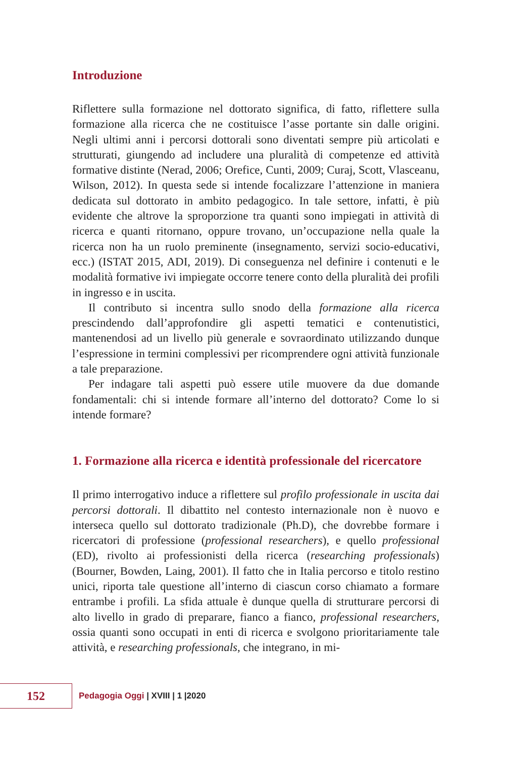Introduzione
Riflettere sulla formazione nel dottorato significa, di fatto, riflettere sulla formazione alla ricerca che ne costituisce l’asse portante sin dalle origini. Negli ultimi anni i percorsi dottorali sono diventati sempre più articolati e strutturati, giungendo ad includere una pluralità di competenze ed attività formative distinte (Nerad, 2006; Orefice, Cunti, 2009; Curaj, Scott, Vlasceanu, Wilson, 2012). In questa sede si intende focalizzare l’attenzione in maniera dedicata sul dottorato in ambito pedagogico. In tale settore, infatti, è più evidente che altrove la sproporzione tra quanti sono impiegati in attività di ricerca e quanti ritornano, oppure trovano, un’occupazione nella quale la ricerca non ha un ruolo preminente (insegnamento, servizi socio-educativi, ecc.) (ISTAT 2015, ADI, 2019). Di conseguenza nel definire i contenuti e le modalità formative ivi impiegate occorre tenere conto della pluralità dei profili in ingresso e in uscita.
Il contributo si incentra sullo snodo della formazione alla ricerca prescindendo dall’approfondire gli aspetti tematici e contenutistici, mantenendosi ad un livello più generale e sovraordinato utilizzando dunque l’espressione in termini complessivi per ricomprendere ogni attività funzionale a tale preparazione.
Per indagare tali aspetti può essere utile muovere da due domande fondamentali: chi si intende formare all’interno del dottorato? Come lo si intende formare?
1. Formazione alla ricerca e identità professionale del ricercatore
Il primo interrogativo induce a riflettere sul profilo professionale in uscita dai percorsi dottorali. Il dibattito nel contesto internazionale non è nuovo e interseca quello sul dottorato tradizionale (Ph.D), che dovrebbe formare i ricercatori di professione (professional researchers), e quello professional (ED), rivolto ai professionisti della ricerca (researching professionals) (Bourner, Bowden, Laing, 2001). Il fatto che in Italia percorso e titolo restino unici, riporta tale questione all’interno di ciascun corso chiamato a formare entrambe i profili. La sfida attuale è dunque quella di strutturare percorsi di alto livello in grado di preparare, fianco a fianco, professional researchers, ossia quanti sono occupati in enti di ricerca e svolgono prioritariamente tale attività, e researching professionals, che integrano, in mi-
152
Pedagogia Oggi | XVIII | 1 |2020